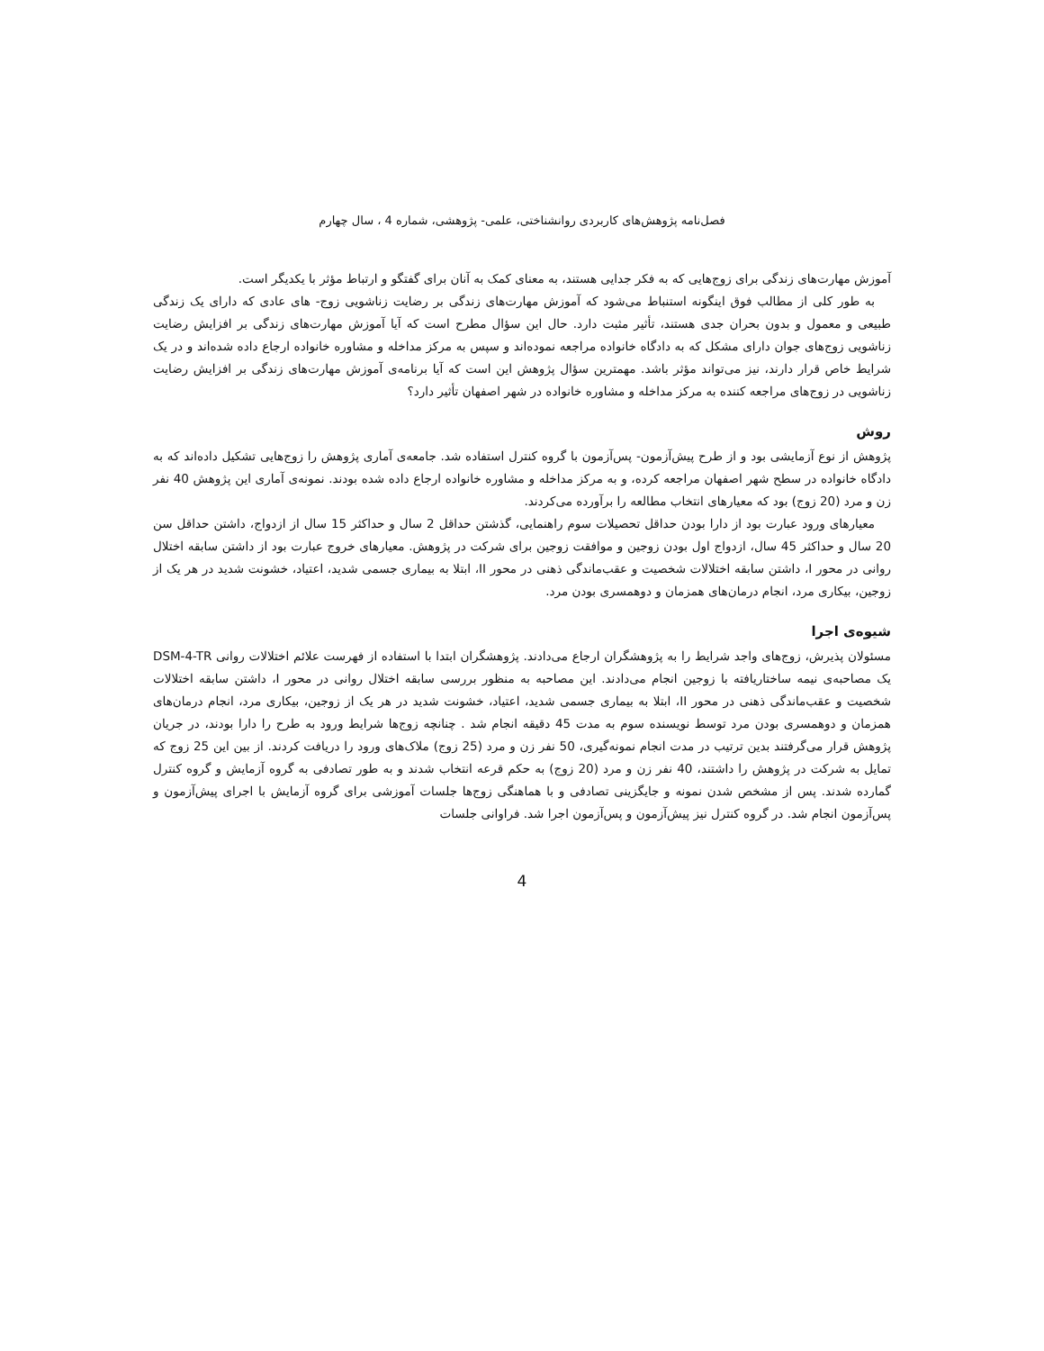فصل‌نامه پژوهش‌های کاربردی روانشناختی، علمی- پژوهشی، شماره 4 ، سال چهارم
آموزش مهارت‌های زندگی برای زوج‌هایی که به فکر جدایی هستند، به معنای کمک به آنان برای گفتگو و ارتباط مؤثر با یکدیگر است.
به طور کلی از مطالب فوق اینگونه استنباط می‌شود که آموزش مهارت‌های زندگی بر رضایت زناشویی زوج- های عادی که دارای یک زندگی طبیعی و معمول و بدون بحران جدی هستند، تأثیر مثبت دارد. حال این سؤال مطرح است که آیا آموزش مهارت‌های زندگی بر افزایش رضایت زناشویی زوج‌های جوان دارای مشکل که به دادگاه خانواده مراجعه نموده‌اند و سپس به مرکز مداخله و مشاوره خانواده ارجاع داده شده‌اند و در یک شرایط خاص قرار دارند، نیز می‌تواند مؤثر باشد. مهمترین سؤال پژوهش این است که آیا برنامه‌ی آموزش مهارت‌های زندگی بر افزایش رضایت زناشویی در زوج‌های مراجعه کننده به مرکز مداخله و مشاوره خانواده در شهر اصفهان تأثیر دارد؟
روش
پژوهش از نوع آزمایشی بود و از طرح پیش‌آزمون- پس‌آزمون با گروه کنترل استفاده شد. جامعه‌ی آماری پژوهش را زوج‌هایی تشکیل داده‌اند که به دادگاه خانواده در سطح شهر اصفهان مراجعه کرده، و به مرکز مداخله و مشاوره خانواده ارجاع داده شده بودند. نمونه‌ی آماری این پژوهش 40 نفر زن و مرد (20 زوج) بود که معیارهای انتخاب مطالعه را برآورده می‌کردند.
معیارهای ورود عبارت بود از دارا بودن حداقل تحصیلات سوم راهنمایی، گذشتن حداقل 2 سال و حداکثر 15 سال از ازدواج، داشتن حداقل سن 20 سال و حداکثر 45 سال، ازدواج اول بودن زوجین و موافقت زوجین برای شرکت در پژوهش. معیارهای خروج عبارت بود از داشتن سابقه اختلال روانی در محور I، داشتن سابقه اختلالات شخصیت و عقب‌ماندگی ذهنی در محور II، ابتلا به بیماری جسمی شدید، اعتیاد، خشونت شدید در هر یک از زوجین، بیکاری مرد، انجام درمان‌های همزمان و دوهمسری بودن مرد.
شیوه‌ی اجرا
مسئولان پذیرش، زوج‌های واجد شرایط را به پژوهشگران ارجاع می‌دادند. پژوهشگران ابتدا با استفاده از فهرست علائم اختلالات روانی DSM-4-TR یک مصاحبه‌ی نیمه ساختاریافته با زوجین انجام می‌دادند. این مصاحبه به منظور بررسی سابقه اختلال روانی در محور I، داشتن سابقه اختلالات شخصیت و عقب‌ماندگی ذهنی در محور II، ابتلا به بیماری جسمی شدید، اعتیاد، خشونت شدید در هر یک از زوجین، بیکاری مرد، انجام درمان‌های همزمان و دوهمسری بودن مرد توسط نویسنده سوم به مدت 45 دقیقه انجام شد . چنانچه زوج‌ها شرایط ورود به طرح را دارا بودند، در جریان پژوهش قرار می‌گرفتند بدین ترتیب در مدت انجام نمونه‌گیری، 50 نفر زن و مرد (25 زوج) ملاک‌های ورود را دریافت کردند. از بین این 25 زوج که تمایل به شرکت در پژوهش را داشتند، 40 نفر زن و مرد (20 زوج) به حکم قرعه انتخاب شدند و به طور تصادفی به گروه آزمایش و گروه کنترل گمارده شدند. پس از مشخص شدن نمونه و جایگزینی تصادفی و با هماهنگی زوج‌ها جلسات آموزشی برای گروه آزمایش با اجرای پیش‌آزمون و پس‌آزمون انجام شد. در گروه کنترل نیز پیش‌آزمون و پس‌آزمون اجرا شد. فراوانی جلسات
4